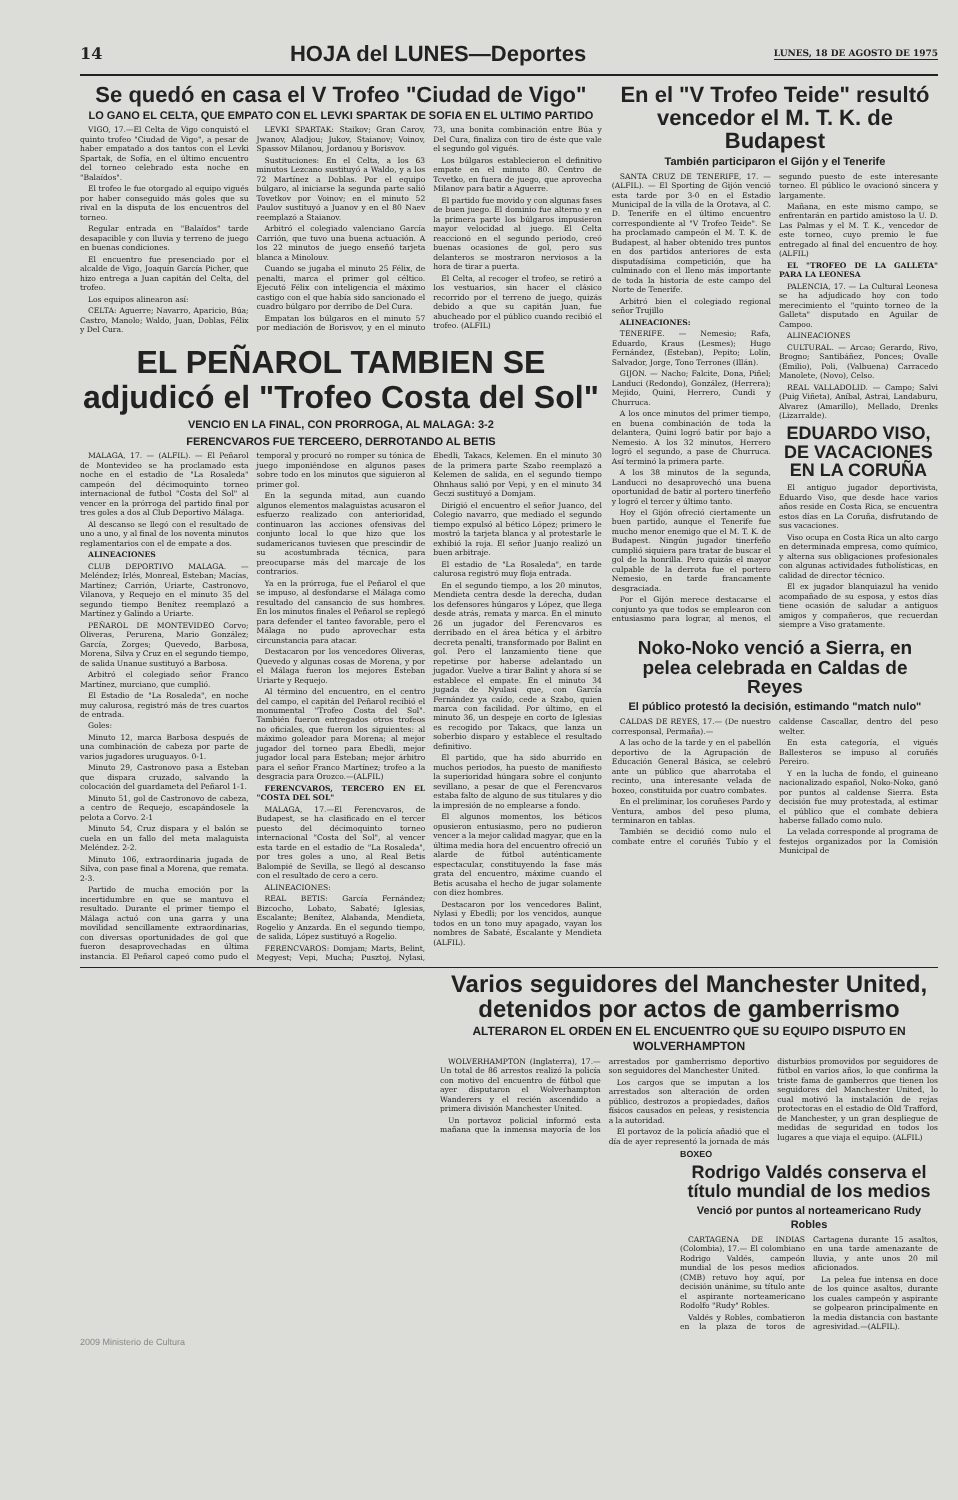14 HOJA del LUNES—Deportes LUNES, 18 DE AGOSTO DE 1975
Se quedó en casa el V Trofeo "Ciudad de Vigo"
LO GANO EL CELTA, QUE EMPATO CON EL LEVKI SPARTAK DE SOFIA EN EL ULTIMO PARTIDO
VIGO, 17.—El Celta de Vigo conquistó el quinto trofeo "Ciudad de Vigo", a pesar de haber empatado a dos tantos con el Levki Spartak, de Sofía, en el último encuentro del torneo celebrado esta noche en "Balaídos".
El trofeo le fue otorgado al equipo vigués por haber conseguido más goles que su rival en la disputa de los encuentros del torneo.
Regular entrada en "Balaídos" tarde desapacible y con lluvia y terreno de juego en buenas condiciones.
El encuentro fue presenciado por el alcalde de Vigo, Joaquín García Picher, que hizo entrega a Juan capitán del Celta, del trofeo.
Los equipos alinearon así:
CELTA: Aguerre; Navarro, Aparicio, Búa; Castro, Manolo; Waldo, Juan, Doblas, Félix y Del Cura.
LEVKI SPARTAK: Staikov; Gran Carov, Jwanov, Aladjou; Jukov, Staianov; Voinov, Spassov Milanou, Jordanou y Borisvov.
Sustituciones: En el Celta, a los 63 minutos Lezcano sustituyó a Waldo, y a los 72 Martínez a Doblas. Por el equipo búlgaro, al iniciarse la segunda parte salió Tovetkov por Voinov; en el minuto 52 Paulov sustituyó a Juanov y en el 80 Naev reemplazó a Staianov.
Arbitró el colegiado valenciano García Carrión, que tuvo una buena actuación. A los 22 minutos de juego enseñó tarjeta blanca a Minolouv.
Cuando se jugaba el minuto 25 Félix, de penalti, marca el primer gol céltico. Ejecutó Félix con inteligencia el máximo castigo con el que había sido sancionado el cuadro búlgaro por derribo de Del Cura.
Empatan los búlgaros en el minuto 57 por mediación de Borisvov, y en el minuto 73, una bonita combinación entre Búa y Del Cura, finaliza con tiro de éste que vale el segundo gol vigués.
Los búlgaros establecieron el definitivo empate en el minuto 80. Centro de Tcvetko, en fuera de juego, que aprovecha Milanov para batir a Aguerre.
El partido fue movido y con algunas fases de buen juego. El dominio fue alterno y en la primera parte los búlgaros impusieron mayor velocidad al juego. El Celta reaccionó en el segundo periodo, creó buenas ocasiones de gol, pero sus delanteros se mostraron nerviosos a la hora de tirar a puerta.
El Celta, al recoger el trofeo, se retiró a los vestuarios, sin hacer el clásico recorrido por el terreno de juego, quizás debido a que su capitán Juan, fue abucheado por el público cuando recibió el trofeo. (ALFIL)
EL PEÑAROL TAMBIEN SE adjudicó el "Trofeo Costa del Sol"
VENCIO EN LA FINAL, CON PRORROGA, AL MALAGA: 3-2
FERENCVAROS FUE TERCEERO, DERROTANDO AL BETIS
MALAGA, 17. — (ALFIL). — El Peñarol de Montevideo se ha proclamado esta noche en el estadio de "La Rosaleda" campeón del décimoquinto torneo internacional de futbol "Costa del Sol" al vencer en la prórroga del partido final por tres goles a dos al Club Deportivo Málaga.
Al descanso se llegó con el resultado de uno a uno, y al final de los noventa minutos reglamentarios con el de empate a dos.
ALINEACIONES
CLUB DEPORTIVO MALAGA. — Meléndez; Irlés, Monreal, Esteban; Macías, Martínez; Carrión, Uriarte, Castronovo, Vilanova, y Requejo en el minuto 35 del segundo tiempo Benítez reemplazó a Martínez y Galindo a Uriarte.
PEÑAROL DE MONTEVIDEO Corvo; Oliveras, Perurena, Mario González; García, Zorges; Quevedo, Barbosa, Morena, Silva y Cruz en el segundo tiempo, de salida Unanue sustituyó a Barbosa.
Arbitró el colegiado señor Franco Martínez, murciano, que cumplió.
El Estadio de "La Rosaleda", en noche muy calurosa, registró más de tres cuartos de entrada.
Goles:
Minuto 12, marca Barbosa después de una combinación de cabeza por parte de varios jugadores uruguayos. 0-1.
Minuto 29, Castronovo pasa a Esteban que dispara cruzado, salvando la colocación del guardameta del Peñarol 1-1.
Minuto 51, gol de Castronovo de cabeza, a centro de Requejo, escapándosele la pelota a Corvo. 2-1
Minuto 54, Cruz dispara y el balón se cuela en un fallo del meta malaguista Meléndez. 2-2.
Minuto 106, extraordinaria jugada de Silva, con pase final a Morena, que remata. 2-3.
Partido de mucha emoción por la incertidumbre en que se mantuvo el resultado. Durante el primer tiempo el Málaga actuó con una garra y una movilidad sencillamente extraordinarias, con diversas oportunidades de gol que fueron desaprovechadas en última instancia. El Peñarol capeó como pudo el temporal y procuró no romper su tónica de juego imponiéndose en algunos pases sobre todo en los minutos que siguieron al primer gol.
En la segunda mitad, aun cuando algunos elementos malaguistas acusaron el esfuerzo realizado con anterioridad, continuaron las acciones ofensivas del conjunto local lo que hizo que los sudamericanos tuviesen que prescindir de su acostumbrada técnica, para preocuparse más del marcaje de los contrarios.
Ya en la prórroga, fue el Peñarol el que se impuso, al desfondarse el Málaga como resultado del cansancio de sus hombres. En los minutos finales el Peñarol se replegó para defender el tanteo favorable, pero el Málaga no pudo aprovechar esta circunstancia para atacar.
Destacaron por los vencedores Oliveras, Quevedo y algunas cosas de Morena, y por el Málaga fueron los mejores Esteban Uriarte y Requejo.
Al término del encuentro, en el centro del campo, el capitán del Peñarol recibió el monumental "Trofeo Costa del Sol". También fueron entregados otros trofeos no oficiales, que fueron los siguientes: al máximo goleador para Morena; al mejor jugador del torneo para Ebedli, mejor jugador local para Esteban; mejor árbitro para el señor Franco Martínez; trofeo a la desgracia para Orozco.—(ALFIL)
FERENCVAROS, TERCERO EN EL "COSTA DEL SOL"
MALAGA, 17.—El Ferencvaros, de Budapest, se ha clasificado en el tercer puesto del décimoquinto torneo internacional "Costa del Sol", al vencer esta tarde en el estadio de "La Rosaleda", por tres goles a uno, al Real Betis Balompié de Sevilla, se llegó al descanso con el resultado de cero a cero.
ALINEACIONES:
REAL BETIS: García Fernández; Bizcocho, Lobato, Sabaté; Iglesias, Escalante; Benítez, Alabanda, Mendieta, Rogelio y Anzarda. En el segundo tiempo, de salida, López sustituyó a Rogelio.
FERENCVAROS: Domjam; Marts, Belint, Megyest; Vepi, Mucha; Pusztoj, Nylasi, Ebedli, Takacs, Kelemen. En el minuto 30 de la primera parte Szabo reemplazó a Kelemen de salida, en el segundo tiempo Ohnhaus salió por Vepi, y en el minuto 34 Geczi sustituyó a Domjam.
Dirigió el encuentro el señor Juanco, del Colegio navarro, que mediado el segundo tiempo expulsó al bético López; primero le mostró la tarjeta blanca y al protestarle le exhibió la roja. El señor Juanjo realizó un buen arbitraje.
El estadio de "La Rosaleda", en tarde calurosa registró muy floja entrada.
En el segundo tiempo, a los 20 minutos, Mendieta centra desde la derecha, dudan los defensores húngaros y López, que llega desde atrás, remata y marca. En el minuto 26 un jugador del Ferencvaros es derribado en el área bética y el árbitro decreta penalti, transformado por Balint en gol. Pero el lanzamiento tiene que repetirse por haberse adelantado un jugador. Vuelve a tirar Balint y ahora sí se establece el empate. En el minuto 34 jugada de Nyulasi que, con García Fernández ya caído, cede a Szabo, quien marca con facilidad. Por último, en el minuto 36, un despeje en corto de Iglesias es recogido por Takacs, que lanza un soberbio disparo y establece el resultado definitivo.
El partido, que ha sido aburrido en muchos periodos, ha puesto de manifiesto la superioridad húngara sobre el conjunto sevillano, a pesar de que el Ferencvaros estaba falto de alguno de sus titulares y dio la impresión de no emplearse a fondo.
El algunos momentos, los béticos opusieron entusiasmo, pero no pudieron vencer a la mejor calidad magyar, que en la última media hora del encuentro ofreció un alarde de fútbol auténticamente espectacular, constituyendo la fase más grata del encuentro, máxime cuando el Betis acusaba el hecho de jugar solamente con diez hombres.
Destacaron por los vencedores Balint, Nylasi y Ebedli; por los vencidos, aunque todos en un tono muy apagado, vayan los nombres de Sabaté, Escalante y Mendieta (ALFIL).
En el "V Trofeo Teide" resultó vencedor el M. T. K. de Budapest
También participaron el Gijón y el Tenerife
SANTA CRUZ DE TENERIFE, 17. — (ALFIL). — El Sporting de Gijón venció esta tarde por 3-0 en el Estadio Municipal de la villa de la Orotava, al C. D. Tenerife en el último encuentro correspondiente al "V Trofeo Teide". Se ha proclamado campeón el M. T. K. de Budapest, al haber obtenido tres puntos en dos partidos anteriores de esta disputadísima competición, que ha culminado con el lleno más importante de toda la historia de este campo del Norte de Tenerife.
Arbitró bien el colegiado regional señor Trujillo
ALINEACIONES:
TENERIFE. — Nemesio; Rafa, Eduardo, Kraus (Lesmes); Hugo Fernández, (Esteban), Pepito; Lolín, Salvador, Jorge, Tono Terrones (Illán).
GIJON. — Nacho; Falcite, Dona, Piñel; Landuci (Redondo), González, (Herrera); Mejido, Quini, Herrero, Cundi y Churruca.
A los once minutos del primer tiempo, en buena combinación de toda la delantera, Quini logró batir por bajo a Nemesio. A los 32 minutos, Herrero logró el segundo, a pase de Churruca. Así terminó la primera parte.
A los 38 minutos de la segunda, Landucci no desaprovechó una buena oportunidad de batir al portero tinerfeño y logró el tercer y último tanto.
Hoy el Gijón ofreció ciertamente un buen partido, aunque el Tenerife fue mucho menor enemigo que el M. T. K. de Budapest. Ningún jugador tinerfeño cumplió siquiera para tratar de buscar el gol de la honrilla. Pero quizás el mayor culpable de la derrota fue el portero Nemesio, en tarde francamente desgraciada.
Por el Gijón merece destacarse el conjunto ya que todos se emplearon con entusiasmo para lograr, al menos, el segundo puesto de este interesante torneo. El público le ovacionó sincera y largamente.
Mañana, en este mismo campo, se enfrentarán en partido amistoso la U. D. Las Palmas y el M. T. K., vencedor de este torneo, cuyo premio le fue entregado al final del encuentro de hoy. (ALFIL)
EL "TROFEO DE LA GALLETA" PARA LA LEONESA
PALENCIA, 17. — La Cultural Leonesa se ha adjudicado hoy con todo merecimiento el "quinto torneo de la Galleta" disputado en Aguilar de Campoo.
ALINEACIONES
CULTURAL. — Arcao; Gerardo, Rivo, Brogno; Santibáñez, Ponces; Ovalle (Emilio), Poli, (Valbuena) Carracedo Manolete, (Novo), Celso.
REAL VALLADOLID. — Campo; Salvi (Puig Viñeta), Aníbal, Astrai, Landaburu, Alvarez (Amarillo), Mellado, Drenks (Lizarralde).
EDUARDO VISO, DE VACACIONES EN LA CORUÑA
El antiguo jugador deportivista, Eduardo Viso, que desde hace varios años reside en Costa Rica, se encuentra estos días en La Coruña, disfrutando de sus vacaciones.
Viso ocupa en Costa Rica un alto cargo en determinada empresa, como químico, y alterna sus obligaciones profesionales con algunas actividades futbolísticas, en calidad de director técnico.
El ex jugador blanquiazul ha venido acompañado de su esposa, y estos días tiene ocasión de saludar a antiguos amigos y compañeros, que recuerdan siempre a Viso gratamente.
Noko-Noko venció a Sierra, en pelea celebrada en Caldas de Reyes
El público protestó la decisión, estimando "match nulo"
CALDAS DE REYES, 17.— (De nuestro corresponsal, Permaña).—
A las ocho de la tarde y en el pabellón deportivo de la Agrupación de Educación General Básica, se celebró ante un público que abarrotaba el recinto, una interesante velada de boxeo, constituida por cuatro combates.
En el preliminar, los coruñeses Pardo y Ventura, ambos del peso pluma, terminaron en tablas.
También se decidió como nulo el combate entre el coruñés Tubío y el caldense Cascallar, dentro del peso welter.
En esta categoría, el vigués Ballesteros se impuso al coruñés Pereiro.
Y en la lucha de fondo, el guineano nacionalizado español, Noko-Noko, ganó por puntos al caldense Sierra. Esta decisión fue muy protestada, al estimar el público que el combate debiera haberse fallado como nulo.
La velada corresponde al programa de festejos organizados por la Comisión Municipal de
Varios seguidores del Manchester United, detenidos por actos de gamberrismo
ALTERARON EL ORDEN EN EL ENCUENTRO QUE SU EQUIPO DISPUTO EN WOLVERHAMPTON
WOLVERHAMPTON (Inglaterra), 17.—Un total de 86 arrestos realizó la policía con motivo del encuentro de fútbol que ayer disputaron el Wolverhampton Wanderers y el recién ascendido a primera división Manchester United.
Un portavoz policial informó esta mañana que la inmensa mayoría de los arrestados por gamberrismo deportivo son seguidores del Manchester United.
Los cargos que se imputan a los arrestados son alteración de orden público, destrozos a propiedades, daños físicos causados en peleas, y resistencia a la autoridad.
El portavoz de la policía añadió que el día de ayer representó la jornada de más disturbios promovidos por seguidores de fútbol en varios años, lo que confirma la triste fama de gamberros que tienen los seguidores del Manchester United, lo cual motivó la instalación de rejas protectoras en el estadio de Old Trafford, de Manchester, y un gran despliegue de medidas de seguridad en todos los lugares a que viaja el equipo. (ALFIL)
BOXEO
Rodrigo Valdés conserva el título mundial de los medios
Venció por puntos al norteamericano Rudy Robles
CARTAGENA DE INDIAS (Colombia), 17.— El colombiano Rodrigo Valdés, campeón mundial de los pesos medios (CMB) retuvo hoy aquí, por decisión unánime, su título ante el aspirante norteamericano Rodolfo "Rudy" Robles.
Valdés y Robles, combatieron en la plaza de toros de Cartagena durante 15 asaltos, en una tarde amenazante de lluvia, y ante unos 20 mil aficionados.
La pelea fue intensa en doce de los quince asaltos, durante los cuales campeón y aspirante se golpearon principalmente en la media distancia con bastante agresividad.—(ALFIL).
2009 Ministerio de Cultura